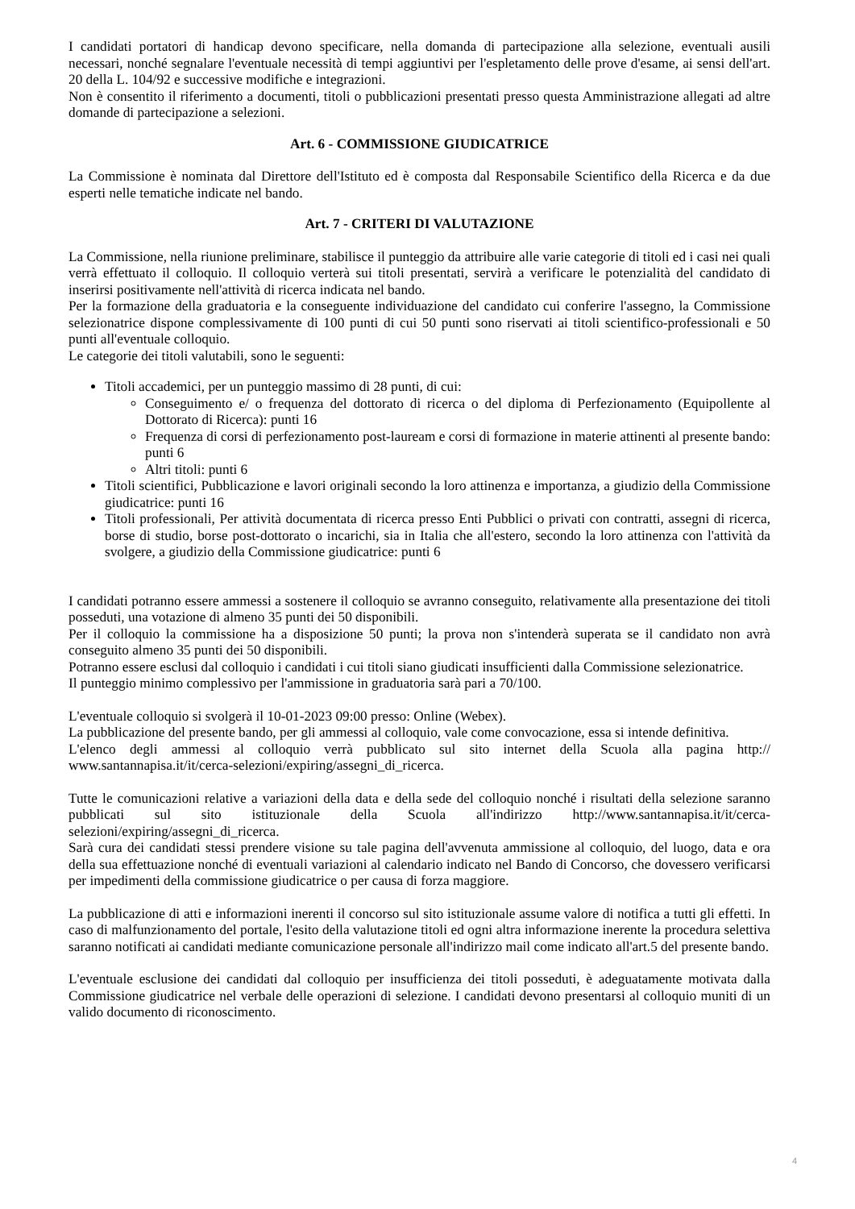I candidati portatori di handicap devono specificare, nella domanda di partecipazione alla selezione, eventuali ausili necessari, nonché segnalare l'eventuale necessità di tempi aggiuntivi per l'espletamento delle prove d'esame, ai sensi dell'art. 20 della L. 104/92 e successive modifiche e integrazioni.
Non è consentito il riferimento a documenti, titoli o pubblicazioni presentati presso questa Amministrazione allegati ad altre domande di partecipazione a selezioni.
Art. 6 - COMMISSIONE GIUDICATRICE
La Commissione è nominata dal Direttore dell'Istituto ed è composta dal Responsabile Scientifico della Ricerca e da due esperti nelle tematiche indicate nel bando.
Art. 7 - CRITERI DI VALUTAZIONE
La Commissione, nella riunione preliminare, stabilisce il punteggio da attribuire alle varie categorie di titoli ed i casi nei quali verrà effettuato il colloquio. Il colloquio verterà sui titoli presentati, servirà a verificare le potenzialità del candidato di inserirsi positivamente nell'attività di ricerca indicata nel bando.
Per la formazione della graduatoria e la conseguente individuazione del candidato cui conferire l'assegno, la Commissione selezionatrice dispone complessivamente di 100 punti di cui 50 punti sono riservati ai titoli scientifico-professionali e 50 punti all'eventuale colloquio.
Le categorie dei titoli valutabili, sono le seguenti:
Titoli accademici, per un punteggio massimo di 28 punti, di cui:
Conseguimento e/ o frequenza del dottorato di ricerca o del diploma di Perfezionamento (Equipollente al Dottorato di Ricerca): punti 16
Frequenza di corsi di perfezionamento post-lauream e corsi di formazione in materie attinenti al presente bando: punti 6
Altri titoli: punti 6
Titoli scientifici, Pubblicazione e lavori originali secondo la loro attinenza e importanza, a giudizio della Commissione giudicatrice: punti 16
Titoli professionali, Per attività documentata di ricerca presso Enti Pubblici o privati con contratti, assegni di ricerca, borse di studio, borse post-dottorato o incarichi, sia in Italia che all'estero, secondo la loro attinenza con l'attività da svolgere, a giudizio della Commissione giudicatrice: punti 6
I candidati potranno essere ammessi a sostenere il colloquio se avranno conseguito, relativamente alla presentazione dei titoli posseduti, una votazione di almeno 35 punti dei 50 disponibili.
Per il colloquio la commissione ha a disposizione 50 punti; la prova non s'intenderà superata se il candidato non avrà conseguito almeno 35 punti dei 50 disponibili.
Potranno essere esclusi dal colloquio i candidati i cui titoli siano giudicati insufficienti dalla Commissione selezionatrice.
Il punteggio minimo complessivo per l'ammissione in graduatoria sarà pari a 70/100.
L'eventuale colloquio si svolgerà il 10-01-2023 09:00 presso: Online (Webex).
La pubblicazione del presente bando, per gli ammessi al colloquio, vale come convocazione, essa si intende definitiva.
L'elenco degli ammessi al colloquio verrà pubblicato sul sito internet della Scuola alla pagina http:// www.santannapisa.it/it/cerca-selezioni/expiring/assegni_di_ricerca.
Tutte le comunicazioni relative a variazioni della data e della sede del colloquio nonché i risultati della selezione saranno pubblicati sul sito istituzionale della Scuola all'indirizzo http://www.santannapisa.it/it/cerca-selezioni/expiring/assegni_di_ricerca.
Sarà cura dei candidati stessi prendere visione su tale pagina dell'avvenuta ammissione al colloquio, del luogo, data e ora della sua effettuazione nonché di eventuali variazioni al calendario indicato nel Bando di Concorso, che dovessero verificarsi per impedimenti della commissione giudicatrice o per causa di forza maggiore.
La pubblicazione di atti e informazioni inerenti il concorso sul sito istituzionale assume valore di notifica a tutti gli effetti. In caso di malfunzionamento del portale, l'esito della valutazione titoli ed ogni altra informazione inerente la procedura selettiva saranno notificati ai candidati mediante comunicazione personale all'indirizzo mail come indicato all'art.5 del presente bando.
L'eventuale esclusione dei candidati dal colloquio per insufficienza dei titoli posseduti, è adeguatamente motivata dalla Commissione giudicatrice nel verbale delle operazioni di selezione. I candidati devono presentarsi al colloquio muniti di un valido documento di riconoscimento.
4